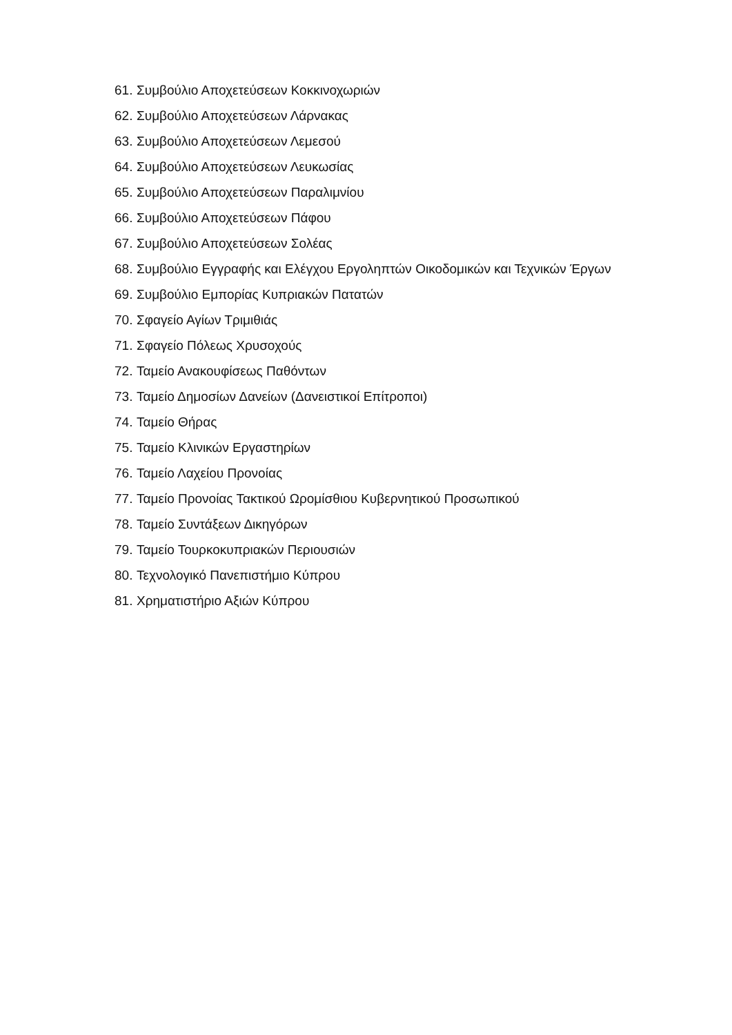61. Συμβούλιο Αποχετεύσεων Κοκκινοχωριών
62. Συμβούλιο Αποχετεύσεων Λάρνακας
63. Συμβούλιο Αποχετεύσεων Λεμεσού
64. Συμβούλιο Αποχετεύσεων Λευκωσίας
65. Συμβούλιο Αποχετεύσεων Παραλιμνίου
66. Συμβούλιο Αποχετεύσεων Πάφου
67. Συμβούλιο Αποχετεύσεων Σολέας
68. Συμβούλιο Εγγραφής και Ελέγχου Εργοληπτών Οικοδομικών και Τεχνικών Έργων
69. Συμβούλιο Εμπορίας Κυπριακών Πατατών
70. Σφαγείο Αγίων Τριμιθιάς
71. Σφαγείο Πόλεως Χρυσοχούς
72. Ταμείο Ανακουφίσεως Παθόντων
73. Ταμείο Δημοσίων Δανείων (Δανειστικοί Επίτροποι)
74. Ταμείο Θήρας
75. Ταμείο Κλινικών Εργαστηρίων
76. Ταμείο Λαχείου Προνοίας
77. Ταμείο Προνοίας Τακτικού Ωρομίσθιου Κυβερνητικού Προσωπικού
78. Ταμείο Συντάξεων Δικηγόρων
79. Ταμείο Τουρκοκυπριακών Περιουσιών
80. Τεχνολογικό Πανεπιστήμιο Κύπρου
81. Χρηματιστήριο Αξιών Κύπρου